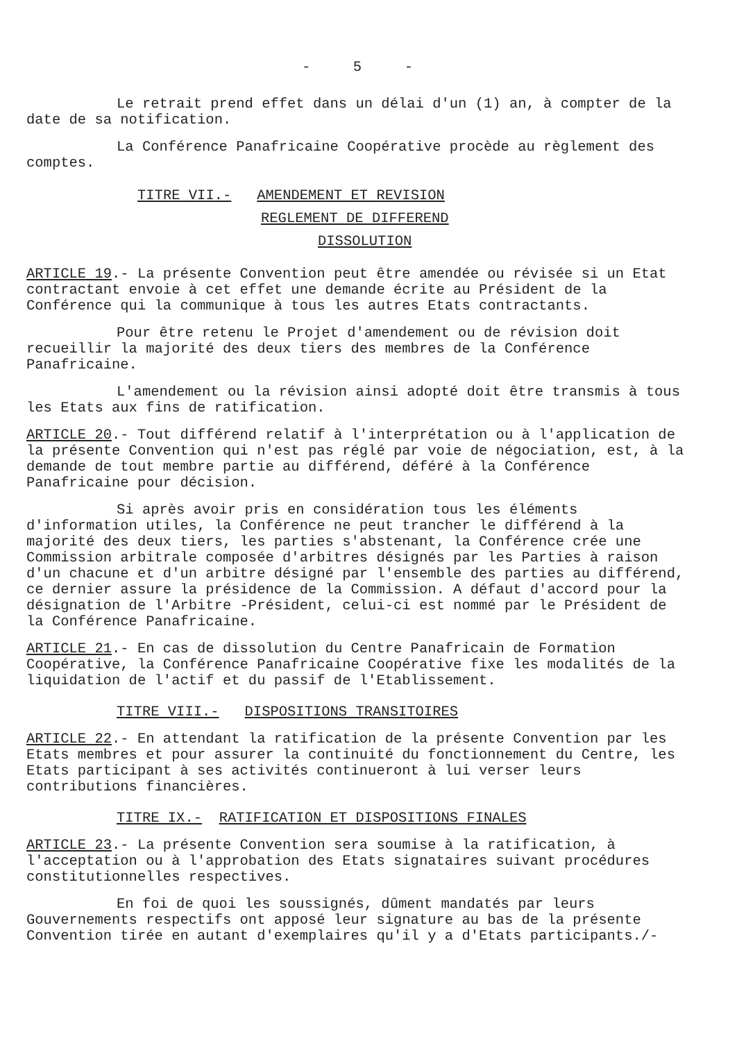- 5 -
Le retrait prend effet dans un délai d'un (1) an, à compter de la date de sa notification.
La Conférence Panafricaine Coopérative procède au règlement des comptes.
TITRE VII.- AMENDEMENT ET REVISION
REGLEMENT DE DIFFEREND
DISSOLUTION
ARTICLE 19.- La présente Convention peut être amendée ou révisée si un Etat contractant envoie à cet effet une demande écrite au Président de la Conférence qui la communique à tous les autres Etats contractants.
Pour être retenu le Projet d'amendement ou de révision doit recueillir la majorité des deux tiers des membres de la Conférence Panafricaine.
L'amendement ou la révision ainsi adopté doit être transmis à tous les Etats aux fins de ratification.
ARTICLE 20.- Tout différend relatif à l'interprétation ou à l'application de la présente Convention qui n'est pas réglé par voie de négociation, est, à la demande de tout membre partie au différend, déféré à la Conférence Panafricaine pour décision.
Si après avoir pris en considération tous les éléments d'information utiles, la Conférence ne peut trancher le différend à la majorité des deux tiers, les parties s'abstenant, la Conférence crée une Commission arbitrale composée d'arbitres désignés par les Parties à raison d'un chacune et d'un arbitre désigné par l'ensemble des parties au différend, ce dernier assure la présidence de la Commission. A défaut d'accord pour la désignation de l'Arbitre -Président, celui-ci est nommé par le Président de la Conférence Panafricaine.
ARTICLE 21.- En cas de dissolution du Centre Panafricain de Formation Coopérative, la Conférence Panafricaine Coopérative fixe les modalités de la liquidation de l'actif et du passif de l'Etablissement.
TITRE VIII.- DISPOSITIONS TRANSITOIRES
ARTICLE 22.- En attendant la ratification de la présente Convention par les Etats membres et pour assurer la continuité du fonctionnement du Centre, les Etats participant à ses activités continueront à lui verser leurs contributions financières.
TITRE IX.- RATIFICATION ET DISPOSITIONS FINALES
ARTICLE 23.- La présente Convention sera soumise à la ratification, à l'acceptation ou à l'approbation des Etats signataires suivant procédures constitutionnelles respectives.
En foi de quoi les soussignés, dûment mandatés par leurs Gouvernements respectifs ont apposé leur signature au bas de la présente Convention tirée en autant d'exemplaires qu'il y a d'Etats participants./-